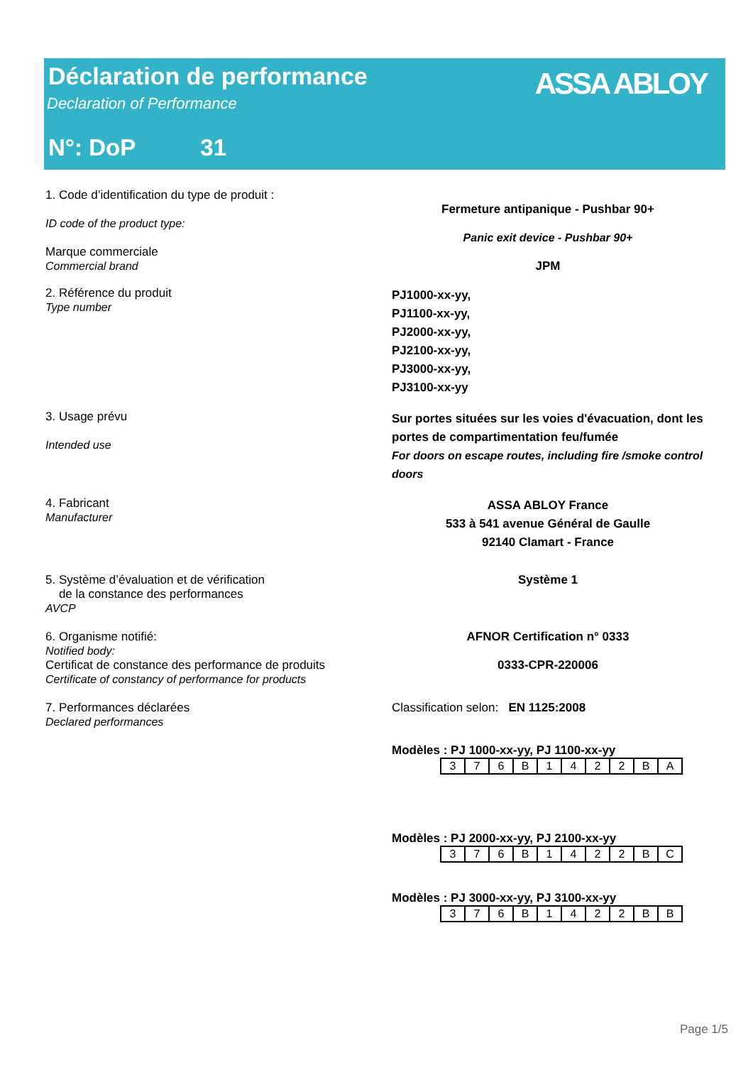Déclaration de performance
Declaration of Performance
N°: DoP 31
ASSA ABLOY
1. Code d’identification du type de produit :
ID code of the product type:
Marque commerciale
Commercial brand
Fermeture antipanique - Pushbar 90+
Panic exit device - Pushbar 90+
JPM
2. Référence du produit
Type number
PJ1000-xx-yy,
PJ1100-xx-yy,
PJ2000-xx-yy,
PJ2100-xx-yy,
PJ3000-xx-yy,
PJ3100-xx-yy
3. Usage prévu
Intended use
Sur portes situées sur les voies d'évacuation, dont les portes de compartimentation feu/fumée
For doors on escape routes, including fire /smoke control doors
4. Fabricant
Manufacturer
ASSA ABLOY France
533 à 541 avenue Général de Gaulle
92140 Clamart - France
5. Système d’évaluation et de vérification
de la constance des performances
AVCP
Système 1
6. Organisme notifié:
Notified body:
Certificat de constance des performance de produits
Certificate of constancy of performance for products
AFNOR Certification n° 0333
0333-CPR-220006
7. Performances déclarées
Declared performances
Classification selon: EN 1125:2008
Modèles : PJ 1000-xx-yy, PJ 1100-xx-yy
| 3 | 7 | 6 | B | 1 | 4 | 2 | 2 | B | A |
Modèles : PJ 2000-xx-yy, PJ 2100-xx-yy
| 3 | 7 | 6 | B | 1 | 4 | 2 | 2 | B | C |
Modèles : PJ 3000-xx-yy, PJ 3100-xx-yy
| 3 | 7 | 6 | B | 1 | 4 | 2 | 2 | B | B |
Page 1/5